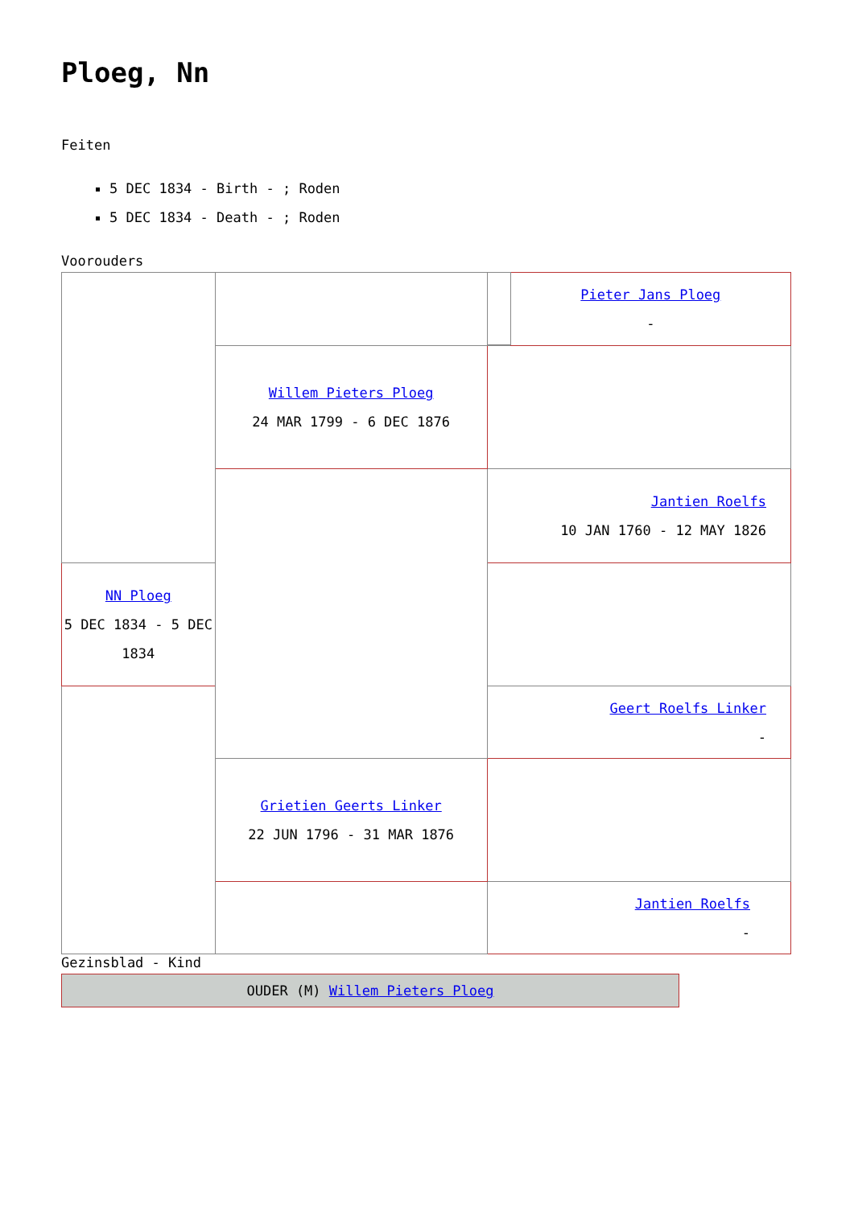Ploeg, Nn
Feiten
5 DEC 1834 - Birth - ; Roden
5 DEC 1834 - Death - ; Roden
Voorouders
| | | | Pieter Jans Ploeg - |
| | Willem Pieters Ploeg 24 MAR 1799 - 6 DEC 1876 | | |
| | | Jantien Roelfs 10 JAN 1760 - 12 MAY 1826 | |
| NN Ploeg 5 DEC 1834 - 5 DEC 1834 | | | |
| | | Geert Roelfs Linker - | |
| | Grietien Geerts Linker 22 JUN 1796 - 31 MAR 1876 | | |
| | | Jantien Roelfs - | |
Gezinsblad - Kind
OUDER (M) Willem Pieters Ploeg